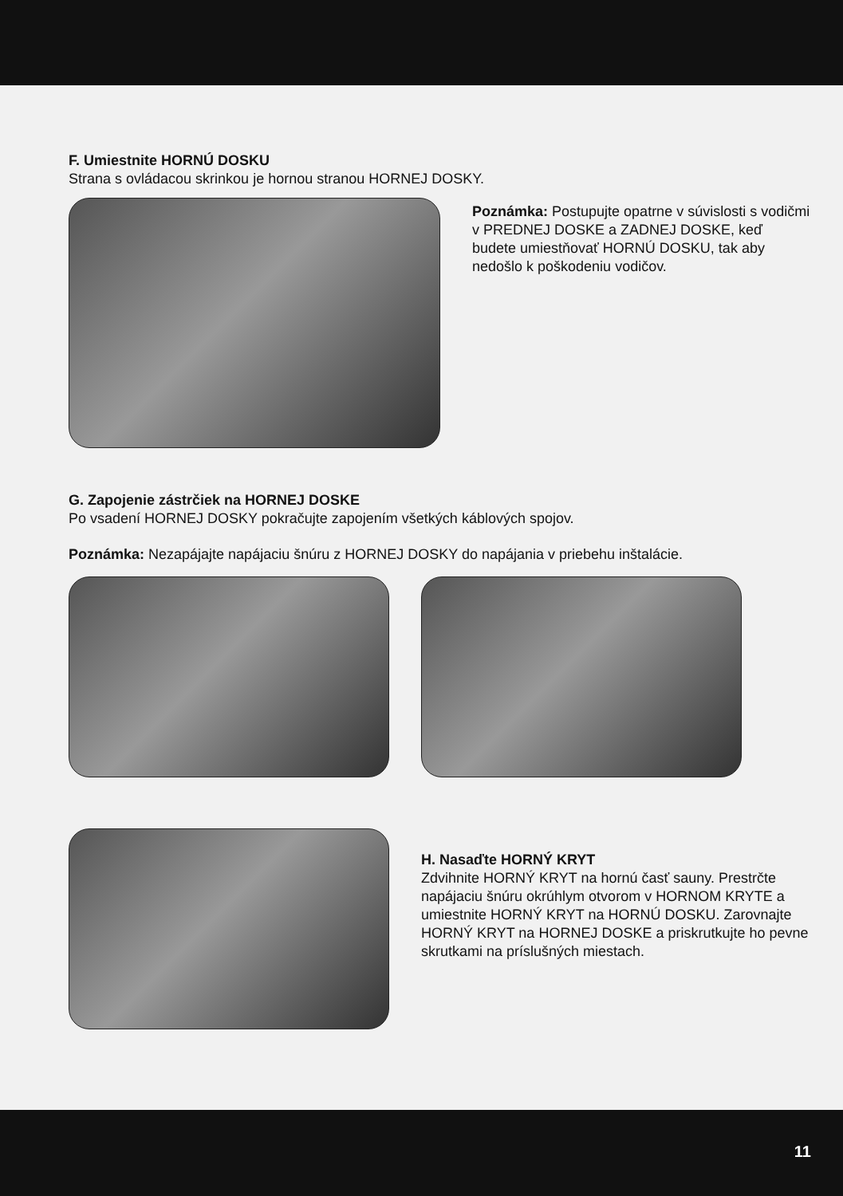F. Umiestnite HORNÚ DOSKU
Strana s ovládacou skrinkou je hornou stranou HORNEJ DOSKY.
Poznámka: Postupujte opatrne v súvislosti s vodičmi v PREDNEJ DOSKE a ZADNEJ DOSKE, keď budete umiestňovať HORNÚ DOSKU, tak aby nedošlo k poškodeniu vodičov.
G. Zapojenie zástrčiek na HORNEJ DOSKE
Po vsadení HORNEJ DOSKY pokračujte zapojením všetkých káblových spojov.
Poznámka: Nezapájajte napájaciu šnúru z HORNEJ DOSKY do napájania v priebehu inštalácie.
H. Nasaďte HORNÝ KRYT
Zdvihnite HORNÝ KRYT na hornú časť sauny. Prestrčte napájaciu šnúru okrúhlym otvorom v HORNOM KRYTE a umiestnite HORNÝ KRYT na HORNÚ DOSKU. Zarovnajte HORNÝ KRYT na HORNEJ DOSKE a priskrutkujte ho pevne skrutkami na príslušných miestach.
11